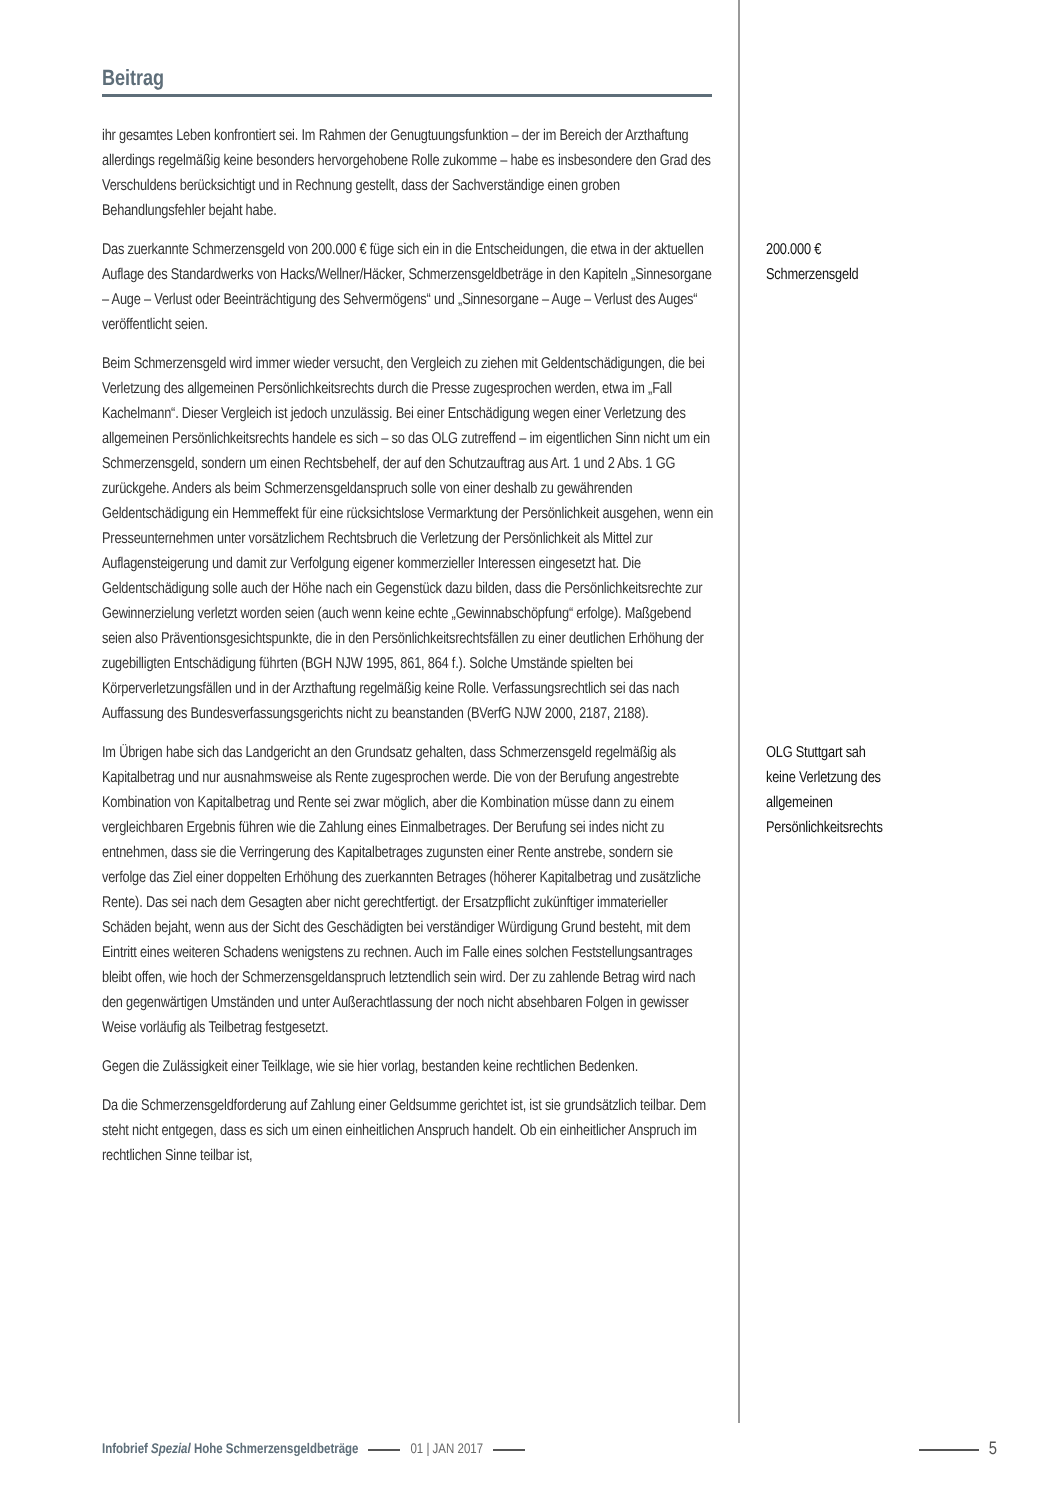Beitrag
ihr gesamtes Leben konfrontiert sei. Im Rahmen der Genugtuungsfunktion – der im Bereich der Arzthaftung allerdings regelmäßig keine besonders hervorgehobene Rolle zukomme – habe es insbesondere den Grad des Verschuldens berücksichtigt und in Rechnung gestellt, dass der Sachverständige einen groben Behandlungsfehler bejaht habe.
Das zuerkannte Schmerzensgeld von 200.000 € füge sich ein in die Entscheidungen, die etwa in der aktuellen Auflage des Standardwerks von Hacks/Wellner/Häcker, Schmerzensgeldbeträge in den Kapiteln „Sinnesorgane – Auge – Verlust oder Beeinträchtigung des Sehvermögens“ und „Sinnesorgane – Auge – Verlust des Auges“ veröffentlicht seien.
200.000 € Schmerzensgeld
Beim Schmerzensgeld wird immer wieder versucht, den Vergleich zu ziehen mit Geldentschädigungen, die bei Verletzung des allgemeinen Persönlichkeitsrechts durch die Presse zugesprochen werden, etwa im „Fall Kachelmann“. Dieser Vergleich ist jedoch unzulässig. Bei einer Entschädigung wegen einer Verletzung des allgemeinen Persönlichkeitsrechts handele es sich – so das OLG zutreffend – im eigentlichen Sinn nicht um ein Schmerzensgeld, sondern um einen Rechtsbehelf, der auf den Schutzauftrag aus Art. 1 und 2 Abs. 1 GG zurückgehe. Anders als beim Schmerzensgeldanspruch solle von einer deshalb zu gewährenden Geldentschädigung ein Hemmeffekt für eine rücksichtslose Vermarktung der Persönlichkeit ausgehen, wenn ein Presseunternehmen unter vorsätzlichem Rechtsbruch die Verletzung der Persönlichkeit als Mittel zur Auflagensteigerung und damit zur Verfolgung eigener kommerzieller Interessen eingesetzt hat. Die Geldentschädigung solle auch der Höhe nach ein Gegenstück dazu bilden, dass die Persönlichkeitsrechte zur Gewinnerzielung verletzt worden seien (auch wenn keine echte „Gewinnabschöpfung“ erfolge). Maßgebend seien also Präventionsgesichtspunkte, die in den Persönlichkeitsrechtsfällen zu einer deutlichen Erhöhung der zugebilligten Entschädigung führten (BGH NJW 1995, 861, 864 f.). Solche Umstände spielten bei Körperverletzungsfällen und in der Arzthaftung regelmäßig keine Rolle. Verfassungsrechtlich sei das nach Auffassung des Bundesverfassungsgerichts nicht zu beanstanden (BVerfG NJW 2000, 2187, 2188).
Im Übrigen habe sich das Landgericht an den Grundsatz gehalten, dass Schmerzensgeld regelmäßig als Kapitalbetrag und nur ausnahmsweise als Rente zugesprochen werde. Die von der Berufung angestrebte Kombination von Kapitalbetrag und Rente sei zwar möglich, aber die Kombination müsse dann zu einem vergleichbaren Ergebnis führen wie die Zahlung eines Einmalbetrages. Der Berufung sei indes nicht zu entnehmen, dass sie die Verringerung des Kapitalbetrages zugunsten einer Rente anstrebe, sondern sie verfolge das Ziel einer doppelten Erhöhung des zuerkannten Betrages (höherer Kapitalbetrag und zusätzliche Rente). Das sei nach dem Gesagten aber nicht gerechtfertigt. der Ersatzpflicht zukünftiger immaterieller Schäden bejaht, wenn aus der Sicht des Geschädigten bei verständiger Würdigung Grund besteht, mit dem Eintritt eines weiteren Schadens wenigstens zu rechnen. Auch im Falle eines solchen Feststellungsantrages bleibt offen, wie hoch der Schmerzensgeldanspruch letztendlich sein wird. Der zu zahlende Betrag wird nach den gegenwärtigen Umständen und unter Außerachtlassung der noch nicht absehbaren Folgen in gewisser Weise vorläufig als Teilbetrag festgesetzt.
OLG Stuttgart sah keine Verletzung des allgemeinen Persönlichkeitsrechts
Gegen die Zulässigkeit einer Teilklage, wie sie hier vorlag, bestanden keine rechtlichen Bedenken.
Da die Schmerzensgeldforderung auf Zahlung einer Geldsumme gerichtet ist, ist sie grundsätzlich teilbar. Dem steht nicht entgegen, dass es sich um einen einheitlichen Anspruch handelt. Ob ein einheitlicher Anspruch im rechtlichen Sinne teilbar ist,
Infobrief Spezial Hohe Schmerzensgeldbeträge 01 | JAN 2017 5